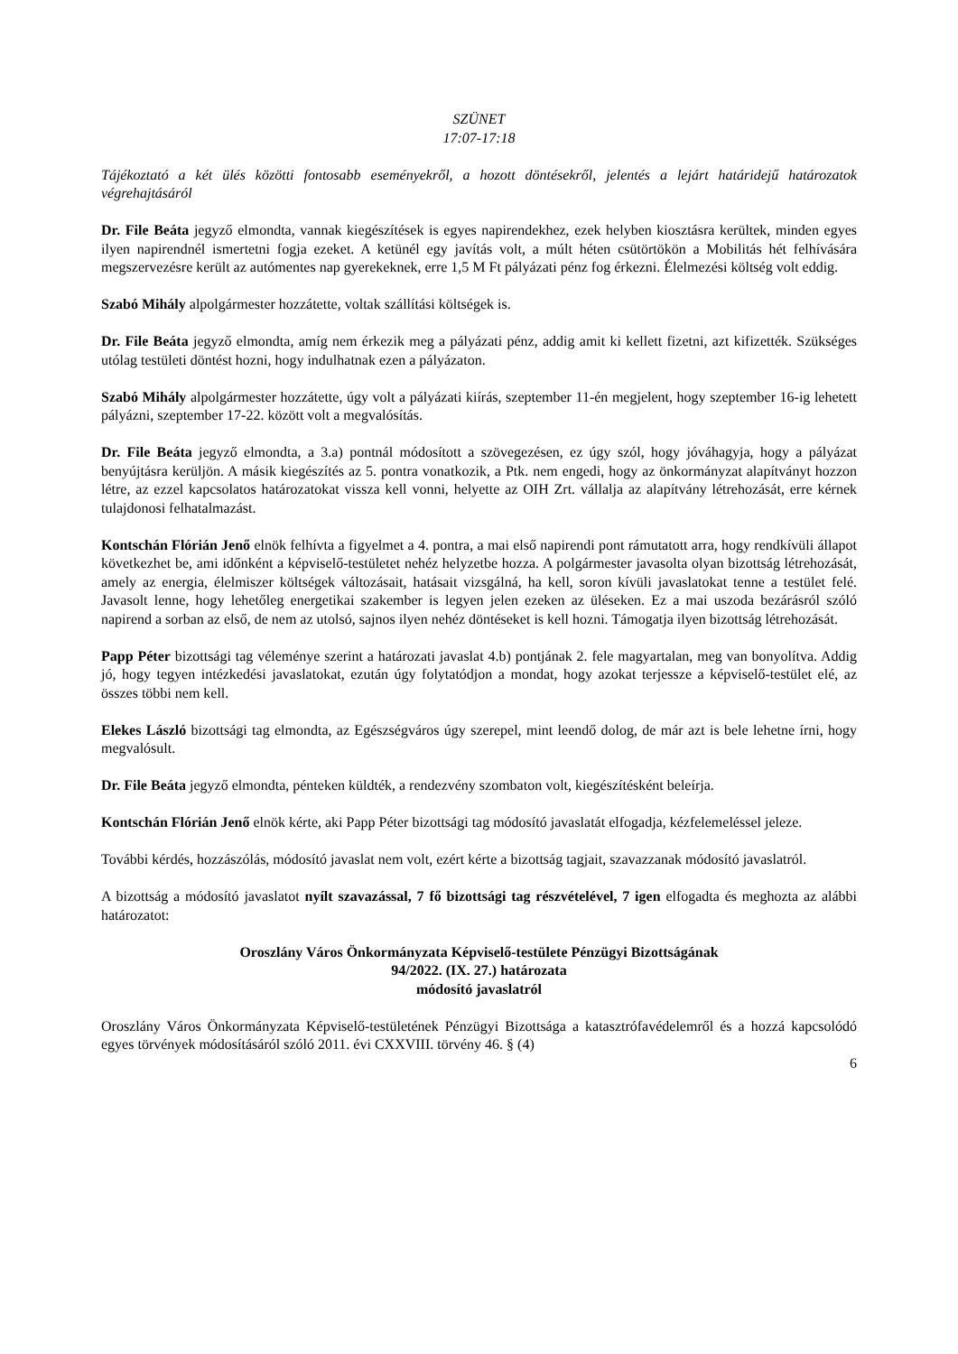SZÜNET
17:07-17:18
Tájékoztató a két ülés közötti fontosabb eseményekről, a hozott döntésekről, jelentés a lejárt határidejű határozatok végrehajtásáról
Dr. File Beáta jegyző elmondta, vannak kiegészítések is egyes napirendekhez, ezek helyben kiosztásra kerültek, minden egyes ilyen napirendnél ismertetni fogja ezeket. A ketünél egy javítás volt, a múlt héten csütörtökön a Mobilitás hét felhívására megszervezésre került az autómentes nap gyerekeknek, erre 1,5 M Ft pályázati pénz fog érkezni. Élelmezési költség volt eddig.
Szabó Mihály alpolgármester hozzátette, voltak szállítási költségek is.
Dr. File Beáta jegyző elmondta, amíg nem érkezik meg a pályázati pénz, addig amit ki kellett fizetni, azt kifizették. Szükséges utólag testületi döntést hozni, hogy indulhatnak ezen a pályázaton.
Szabó Mihály alpolgármester hozzátette, úgy volt a pályázati kiírás, szeptember 11-én megjelent, hogy szeptember 16-ig lehetett pályázni, szeptember 17-22. között volt a megvalósítás.
Dr. File Beáta jegyző elmondta, a 3.a) pontnál módosított a szövegezésen, ez úgy szól, hogy jóváhagyja, hogy a pályázat benyújtásra kerüljön. A másik kiegészítés az 5. pontra vonatkozik, a Ptk. nem engedi, hogy az önkormányzat alapítványt hozzon létre, az ezzel kapcsolatos határozatokat vissza kell vonni, helyette az OIH Zrt. vállalja az alapítvány létrehozását, erre kérnek tulajdonosi felhatalmazást.
Kontschán Flórián Jenő elnök felhívta a figyelmet a 4. pontra, a mai első napirendi pont rámutatott arra, hogy rendkívüli állapot következhet be, ami időnként a képviselő-testületet nehéz helyzetbe hozza. A polgármester javasolta olyan bizottság létrehozását, amely az energia, élelmiszer költségek változásait, hatásait vizsgálná, ha kell, soron kívüli javaslatokat tenne a testület felé. Javasolt lenne, hogy lehetőleg energetikai szakember is legyen jelen ezeken az üléseken. Ez a mai uszoda bezárásról szóló napirend a sorban az első, de nem az utolsó, sajnos ilyen nehéz döntéseket is kell hozni. Támogatja ilyen bizottság létrehozását.
Papp Péter bizottsági tag véleménye szerint a határozati javaslat 4.b) pontjának 2. fele magyartalan, meg van bonyolítva. Addig jó, hogy tegyen intézkedési javaslatokat, ezután úgy folytatódjon a mondat, hogy azokat terjessze a képviselő-testület elé, az összes többi nem kell.
Elekes László bizottsági tag elmondta, az Egészségváros úgy szerepel, mint leendő dolog, de már azt is bele lehetne írni, hogy megvalósult.
Dr. File Beáta jegyző elmondta, pénteken küldték, a rendezvény szombaton volt, kiegészítésként beleírja.
Kontschán Flórián Jenő elnök kérte, aki Papp Péter bizottsági tag módosító javaslatát elfogadja, kézfelemeléssel jeleze.
További kérdés, hozzászólás, módosító javaslat nem volt, ezért kérte a bizottság tagjait, szavazzanak módosító javaslatról.
A bizottság a módosító javaslatot nyílt szavazással, 7 fő bizottsági tag részvételével, 7 igen elfogadta és meghozta az alábbi határozatot:
Oroszlány Város Önkormányzata Képviselő-testülete Pénzügyi Bizottságának
94/2022. (IX. 27.) határozata
módosító javaslatról
Oroszlány Város Önkormányzata Képviselő-testületének Pénzügyi Bizottsága a katasztrófavédelemről és a hozzá kapcsolódó egyes törvények módosításáról szóló 2011. évi CXXVIII. törvény 46. § (4)
6